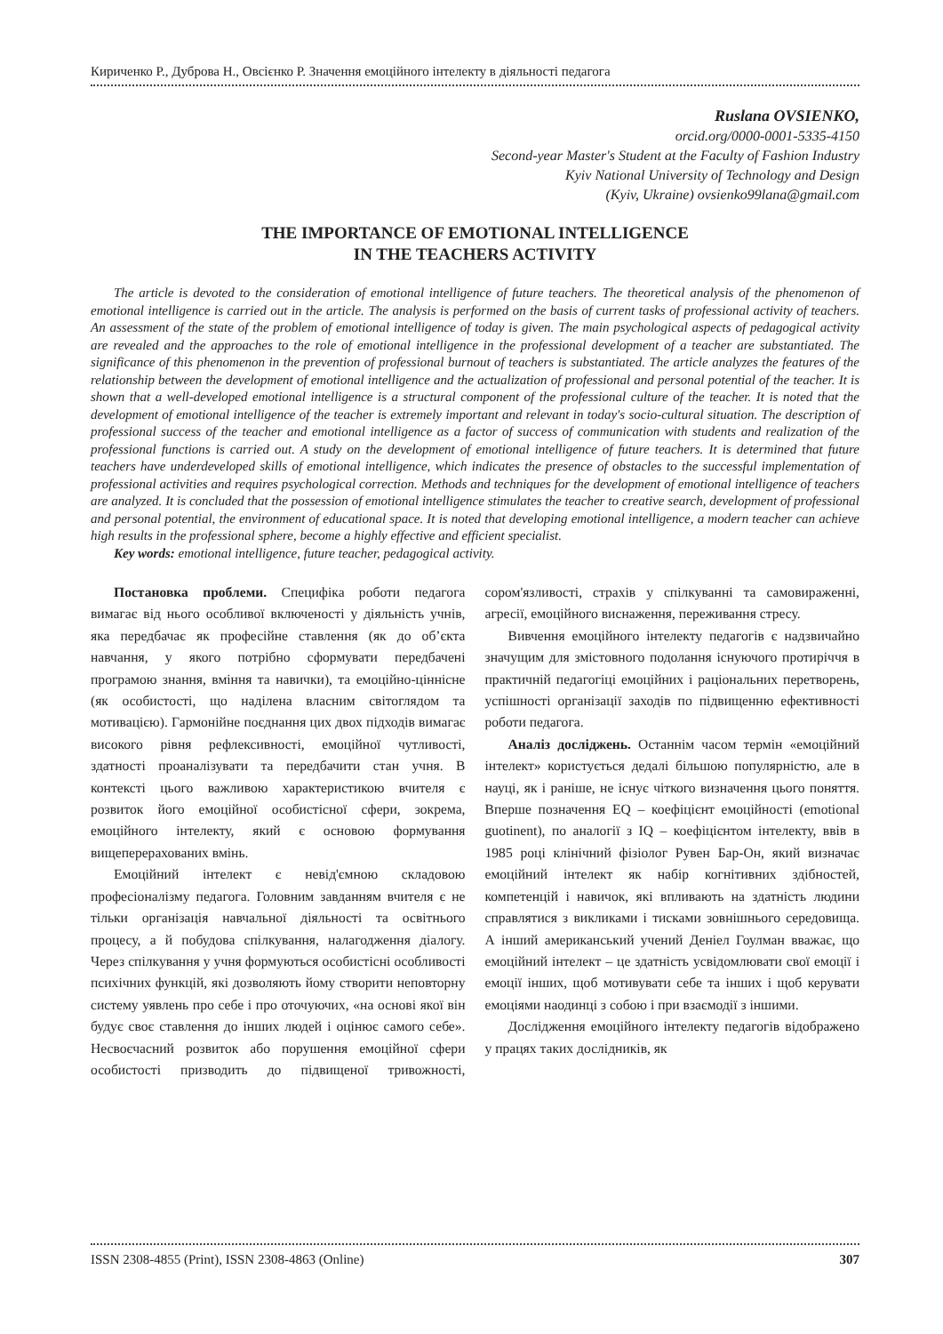Кириченко Р., Дуброва Н., Овсієнко Р. Значення емоційного інтелекту в діяльності педагога
Ruslana OVSIENKO,
orcid.org/0000-0001-5335-4150
Second-year Master's Student at the Faculty of Fashion Industry
Kyiv National University of Technology and Design
(Kyiv, Ukraine) ovsienko99lana@gmail.com
THE IMPORTANCE OF EMOTIONAL INTELLIGENCE
IN THE TEACHERS ACTIVITY
The article is devoted to the consideration of emotional intelligence of future teachers. The theoretical analysis of the phenomenon of emotional intelligence is carried out in the article. The analysis is performed on the basis of current tasks of professional activity of teachers. An assessment of the state of the problem of emotional intelligence of today is given. The main psychological aspects of pedagogical activity are revealed and the approaches to the role of emotional intelligence in the professional development of a teacher are substantiated. The significance of this phenomenon in the prevention of professional burnout of teachers is substantiated. The article analyzes the features of the relationship between the development of emotional intelligence and the actualization of professional and personal potential of the teacher. It is shown that a well-developed emotional intelligence is a structural component of the professional culture of the teacher. It is noted that the development of emotional intelligence of the teacher is extremely important and relevant in today's socio-cultural situation. The description of professional success of the teacher and emotional intelligence as a factor of success of communication with students and realization of the professional functions is carried out. A study on the development of emotional intelligence of future teachers. It is determined that future teachers have underdeveloped skills of emotional intelligence, which indicates the presence of obstacles to the successful implementation of professional activities and requires psychological correction. Methods and techniques for the development of emotional intelligence of teachers are analyzed. It is concluded that the possession of emotional intelligence stimulates the teacher to creative search, development of professional and personal potential, the environment of educational space. It is noted that developing emotional intelligence, a modern teacher can achieve high results in the professional sphere, become a highly effective and efficient specialist.
Key words: emotional intelligence, future teacher, pedagogical activity.
Постановка проблеми. Специфіка роботи педагога вимагає від нього особливої включеності у діяльність учнів, яка передбачає як професійне ставлення (як до об’єкта навчання, у якого потрібно сформувати передбачені програмою знання, вміння та навички), та емоційно-ціннісне (як особистості, що наділена власним світоглядом та мотивацією). Гармонійне поєднання цих двох підходів вимагає високого рівня рефлексивності, емоційної чутливості, здатності проаналізувати та передбачити стан учня. В контексті цього важливою характеристикою вчителя є розвиток його емоційної особистісної сфери, зокрема, емоційного інтелекту, який є основою формування вищеперерахованих вмінь.
Емоційний інтелект є невід'ємною складовою професіоналізму педагога. Головним завданням вчителя є не тільки організація навчальної діяльності та освітнього процесу, а й побудова спілкування, налагодження діалогу. Через спілкування у учня формуються особистісні особливості психічних функцій, які дозволяють йому створити неповторну систему уявлень про себе і про оточуючих, «на основі якої він будує своє ставлення до інших людей і оцінює самого себе». Несвоєчасний розвиток або порушення емоційної сфери особистості призводить до підвищеної тривожності, сором'язливості, страхів у спілкуванні та самовираженні, агресії, емоційного виснаження, переживання стресу.
Вивчення емоційного інтелекту педагогів є надзвичайно значущим для змістовного подолання існуючого протиріччя в практичній педагогіці емоційних і раціональних перетворень, успішності організації заходів по підвищенню ефективності роботи педагога.
Аналіз досліджень. Останнім часом термін «емоційний інтелект» користується дедалі більшою популярністю, але в науці, як і раніше, не існує чіткого визначення цього поняття. Вперше позначення EQ – коефіцієнт емоційності (emotional guotinent), по аналогії з IQ – коефіцієнтом інтелекту, ввів в 1985 році клінічний фізіолог Рувен Бар-Он, який визначає емоційний інтелект як набір когнітивних здібностей, компетенцій і навичок, які впливають на здатність людини справлятися з викликами і тисками зовнішнього середовища. А інший американський учений Деніел Гоулман вважає, що емоційний інтелект – це здатність усвідомлювати свої емоції і емоції інших, щоб мотивувати себе та інших і щоб керувати емоціями наодинці з собою і при взаємодії з іншими.
Дослідження емоційного інтелекту педагогів відображено у працях таких дослідників, як
ISSN 2308-4855 (Print), ISSN 2308-4863 (Online) 307